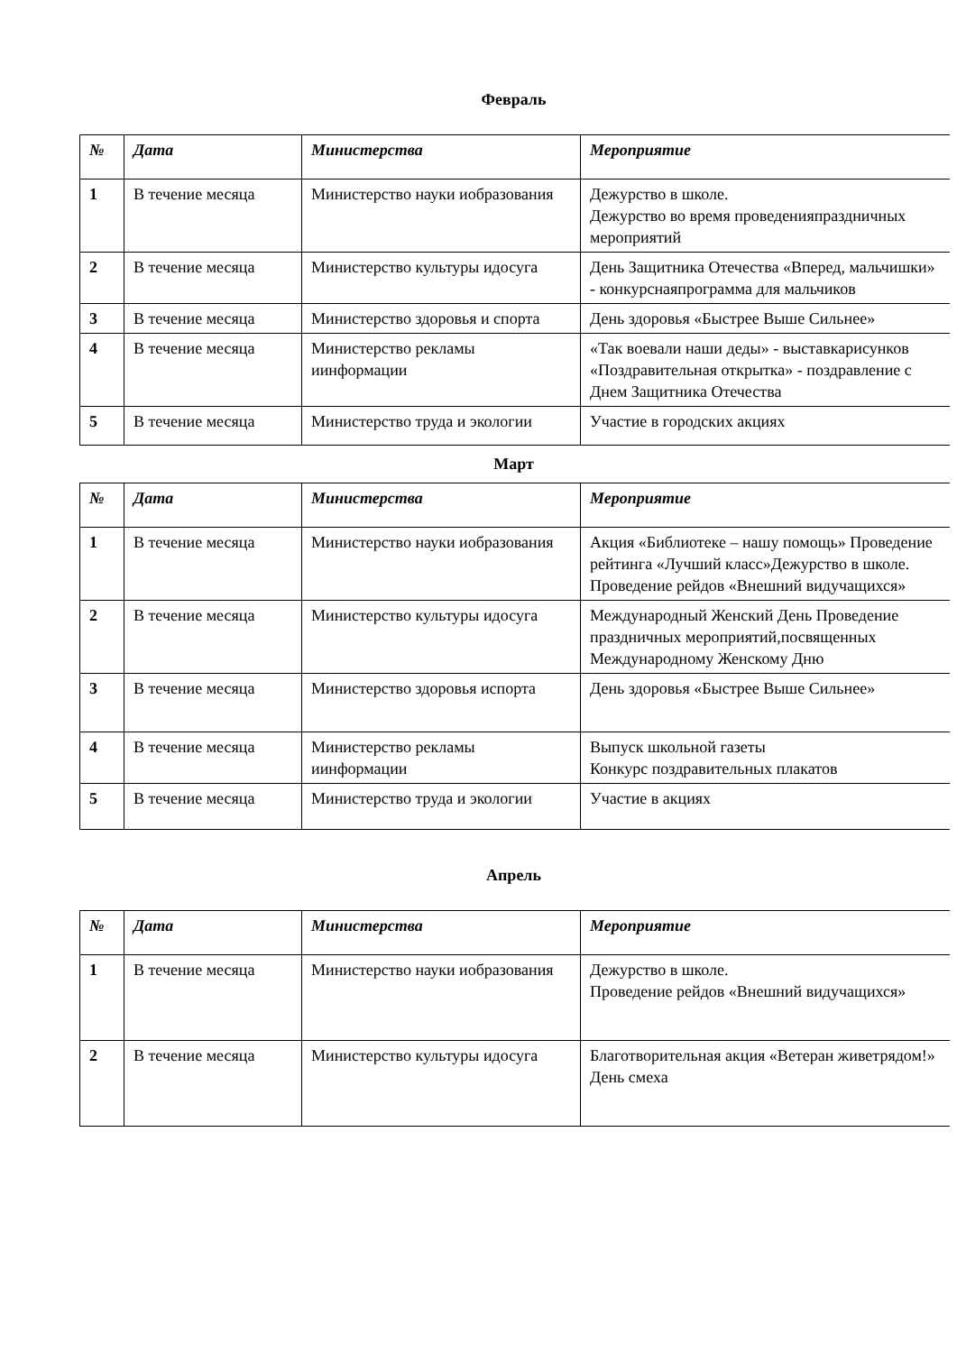Февраль
| № | Дата | Министерства | Мероприятие |
| --- | --- | --- | --- |
| 1 | В течение месяца | Министерство науки иобразования | Дежурство в школе. Дежурство во время проведенияпраздничных мероприятий |
| 2 | В течение месяца | Министерство культуры идосуга | День Защитника Отечества «Вперед, мальчишки» - конкурснаяпрограмма для мальчиков |
| 3 | В течение месяца | Министерство здоровья и спорта | День здоровья «Быстрее Выше Сильнее» |
| 4 | В течение месяца | Министерство рекламы иинформации | «Так воевали наши деды» - выставкарисунков «Поздравительная открытка» - поздравление с Днем Защитника Отечества |
| 5 | В течение месяца | Министерство труда и экологии | Участие в городских акциях |
Март
| № | Дата | Министерства | Мероприятие |
| --- | --- | --- | --- |
| 1 | В течение месяца | Министерство науки иобразования | Акция «Библиотеке – нашу помощь» Проведение рейтинга «Лучший класс»Дежурство в школе. Проведение рейдов «Внешний видучащихся» |
| 2 | В течение месяца | Министерство культуры идосуга | Международный Женский День Проведение праздничных мероприятий,посвященных Международному Женскому Дню |
| 3 | В течение месяца | Министерство здоровья испорта | День здоровья «Быстрее Выше Сильнее» |
| 4 | В течение месяца | Министерство рекламы иинформации | Выпуск школьной газеты Конкурс поздравительных плакатов |
| 5 | В течение месяца | Министерство труда и экологии | Участие в акциях |
Апрель
| № | Дата | Министерства | Мероприятие |
| --- | --- | --- | --- |
| 1 | В течение месяца | Министерство науки иобразования | Дежурство в школе. Проведение рейдов «Внешний видучащихся» |
| 2 | В течение месяца | Министерство культуры идосуга | Благотворительная акция «Ветеран живетрядом!» День смеха |